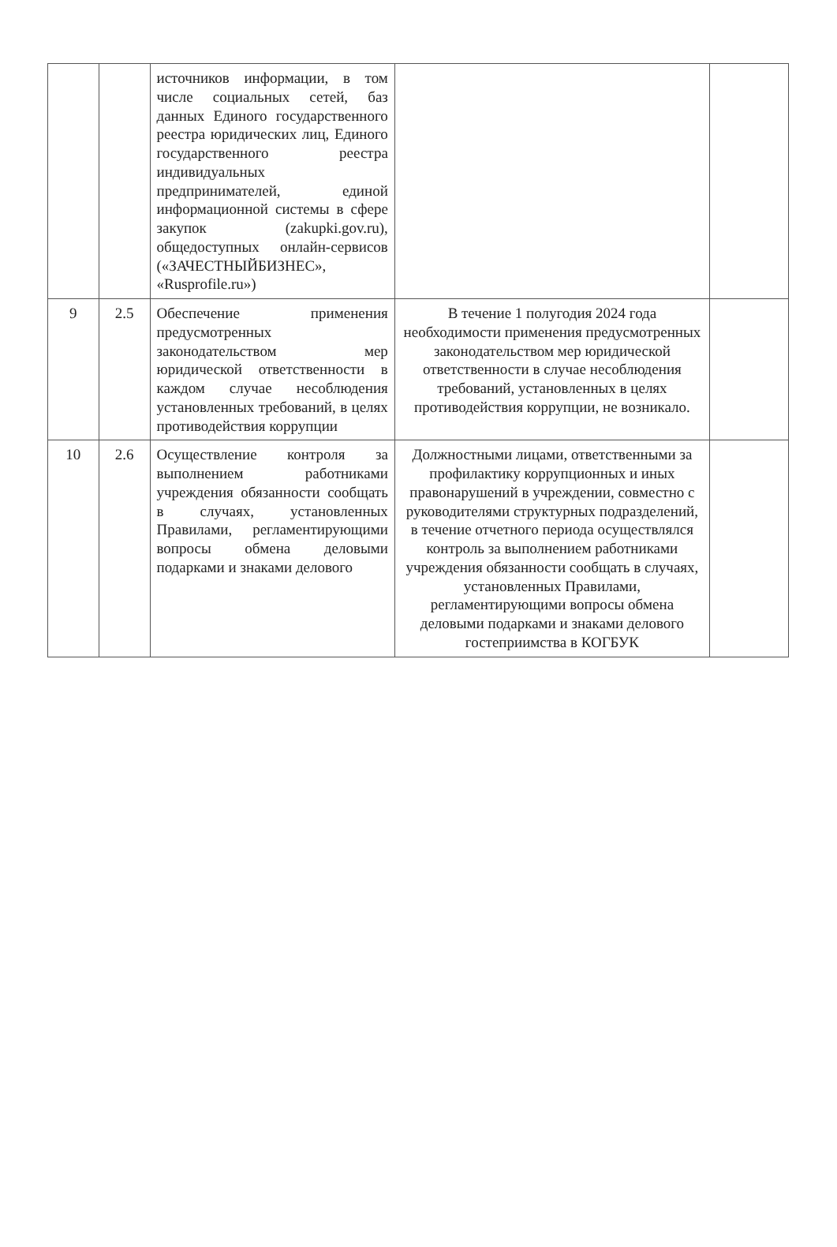| | | источников информации, в том числе социальных сетей, баз данных Единого государственного реестра юридических лиц, Единого государственного реестра индивидуальных предпринимателей, единой информационной системы в сфере закупок (zakupki.gov.ru), общедоступных онлайн-сервисов («ЗАЧЕСТНЫЙБИЗНЕС», «Rusprofile.ru») | | |
| 9 | 2.5 | Обеспечение применения предусмотренных законодательством мер юридической ответственности в каждом случае несоблюдения установленных требований, в целях противодействия коррупции | В течение 1 полугодия 2024 года необходимости применения предусмотренных законодательством мер юридической ответственности в случае несоблюдения требований, установленных в целях противодействия коррупции, не возникало. | |
| 10 | 2.6 | Осуществление контроля за выполнением работниками учреждения обязанности сообщать в случаях, установленных Правилами, регламентирующими вопросы обмена деловыми подарками и знаками делового | Должностными лицами, ответственными за профилактику коррупционных и иных правонарушений в учреждении, совместно с руководителями структурных подразделений, в течение отчетного периода осуществлялся контроль за выполнением работниками учреждения обязанности сообщать в случаях, установленных Правилами, регламентирующими вопросы обмена деловыми подарками и знаками делового гостеприимства в КОГБУК | |